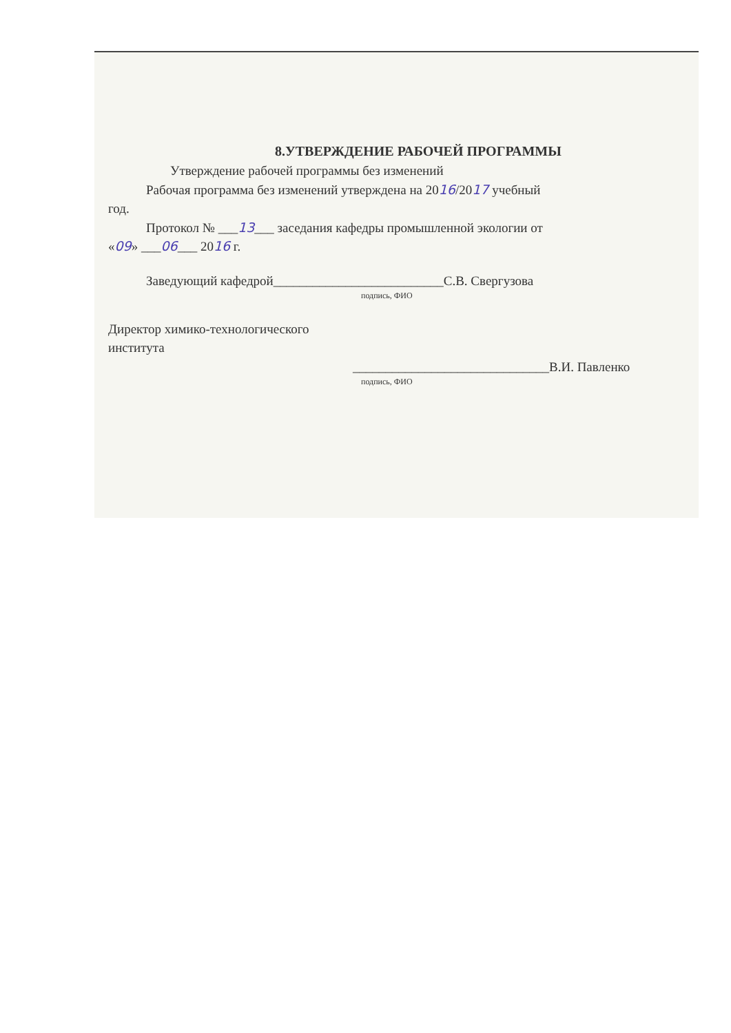8.УТВЕРЖДЕНИЕ РАБОЧЕЙ ПРОГРАММЫ
Утверждение рабочей программы без изменений
Рабочая программа без изменений утверждена на 2016/2017 учебный
год.
Протокол № ___13___ заседания кафедры промышленной экологии от
«09» ___06___ 2016 г.
Заведующий кафедрой__________________________С.В. Свергузова
подпись, ФИО
Директор химико-технологического
института
______________________________В.И. Павленко
подпись, ФИО